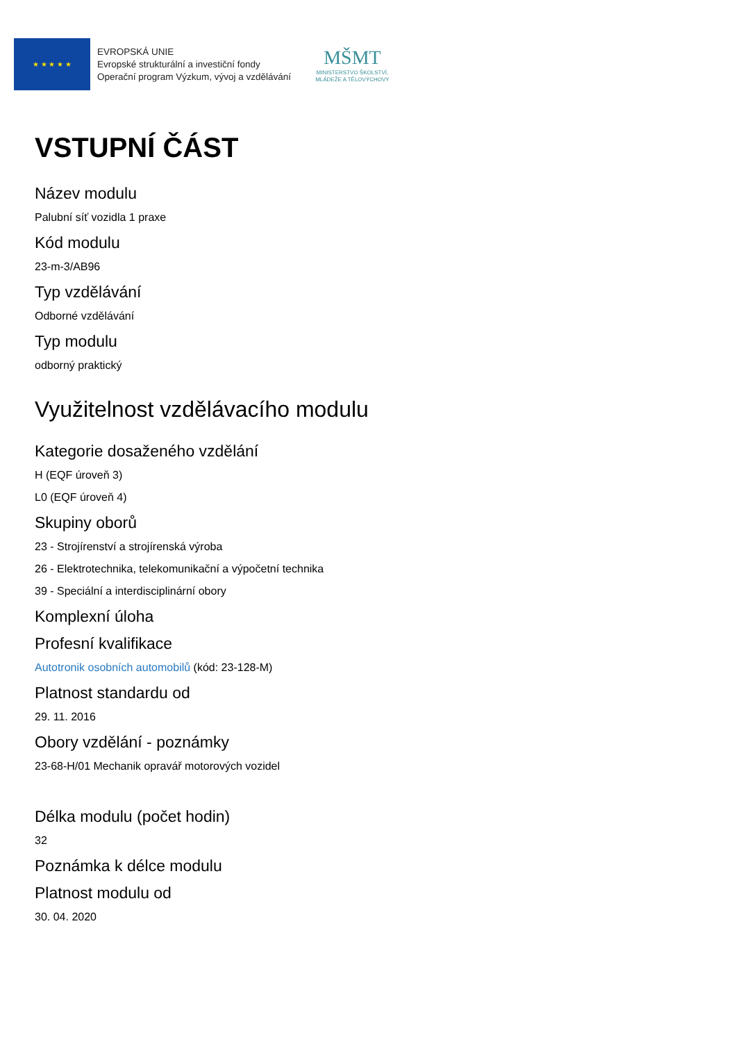★ ★ ★ ★ ★
EVROPSKÁ UNIE
Evropské strukturální a investiční fondy
Operační program Výzkum, vývoj a vzdělávání
MŠMT
MINISTERSTVO ŠKOLSTVÍ,
MLÁDEŽE A TĚLOVÝCHOVY
VSTUPNÍ ČÁST
Název modulu
Palubní síť vozidla 1 praxe
Kód modulu
23-m-3/AB96
Typ vzdělávání
Odborné vzdělávání
Typ modulu
odborný praktický
Využitelnost vzdělávacího modulu
Kategorie dosaženého vzdělání
H (EQF úroveň 3)
L0 (EQF úroveň 4)
Skupiny oborů
23 - Strojírenství a strojírenská výroba
26 - Elektrotechnika, telekomunikační a výpočetní technika
39 - Speciální a interdisciplinární obory
Komplexní úloha
Profesní kvalifikace
Autotronik osobních automobilů (kód: 23-128-M)
Platnost standardu od
29. 11. 2016
Obory vzdělání - poznámky
23-68-H/01 Mechanik opravář motorových vozidel
Délka modulu (počet hodin)
32
Poznámka k délce modulu
Platnost modulu od
30. 04. 2020